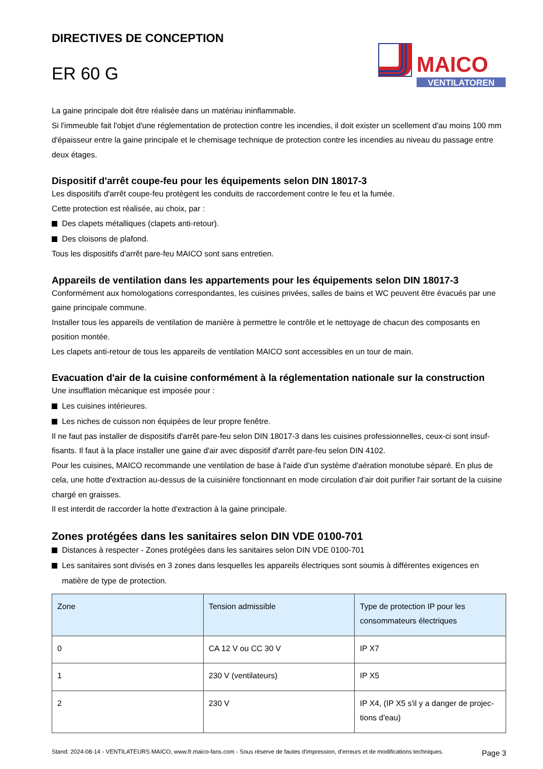DIRECTIVES DE CONCEPTION
ER 60 G
MAICO
VENTILATOREN
La gaine principale doit être réalisée dans un matériau ininflammable.
Si l'immeuble fait l'objet d'une réglementation de protection contre les incendies, il doit exister un scellement d'au moins 100 mm d'épaisseur entre la gaine principale et le chemisage technique de protection contre les incendies au niveau du passage entre deux étages.
Dispositif d'arrêt coupe-feu pour les équipements selon DIN 18017-3
Les dispositifs d'arrêt coupe-feu protègent les conduits de raccordement contre le feu et la fumée.
Cette protection est réalisée, au choix, par :
Des clapets métalliques (clapets anti-retour).
Des cloisons de plafond.
Tous les dispositifs d'arrêt pare-feu MAICO sont sans entretien.
Appareils de ventilation dans les appartements pour les équipements selon DIN 18017-3
Conformément aux homologations correspondantes, les cuisines privées, salles de bains et WC peuvent être évacués par une gaine principale commune.
Installer tous les appareils de ventilation de manière à permettre le contrôle et le nettoyage de chacun des composants en position montée.
Les clapets anti-retour de tous les appareils de ventilation MAICO sont accessibles en un tour de main.
Evacuation d'air de la cuisine conformément à la réglementation nationale sur la construction
Une insufflation mécanique est imposée pour :
Les cuisines intérieures.
Les niches de cuisson non équipées de leur propre fenêtre.
Il ne faut pas installer de dispositifs d'arrêt pare-feu selon DIN 18017-3 dans les cuisines professionnelles, ceux-ci sont insuf­fisants. Il faut à la place installer une gaine d'air avec dispositif d'arrêt pare-feu selon DIN 4102.
Pour les cuisines, MAICO recommande une ventilation de base à l'aide d'un système d'aération monotube séparé. En plus de cela, une hotte d'extraction au-dessus de la cuisinière fonctionnant en mode circulation d'air doit purifier l'air sortant de la cuisine chargé en graisses.
Il est interdit de raccorder la hotte d'extraction à la gaine principale.
Zones protégées dans les sanitaires selon DIN VDE 0100-701
Distances à respecter - Zones protégées dans les sanitaires selon DIN VDE 0100-701
Les sanitaires sont divisés en 3 zones dans lesquelles les appareils électriques sont soumis à différentes exigences en matière de type de protection.
| Zone | Tension admissible | Type de protection IP pour les consommateurs électriques |
| --- | --- | --- |
| 0 | CA 12 V ou CC 30 V | IP X7 |
| 1 | 230 V (ventilateurs) | IP X5 |
| 2 | 230 V | IP X4, (IP X5 s'il y a danger de projec­tions d'eau) |
Stand: 2024-08-14 - VENTILATEURS MAICO, www.fr.maico-fans.com - Sous réserve de fautes d'impression, d'erreurs et de modifications techniques.
Page 3